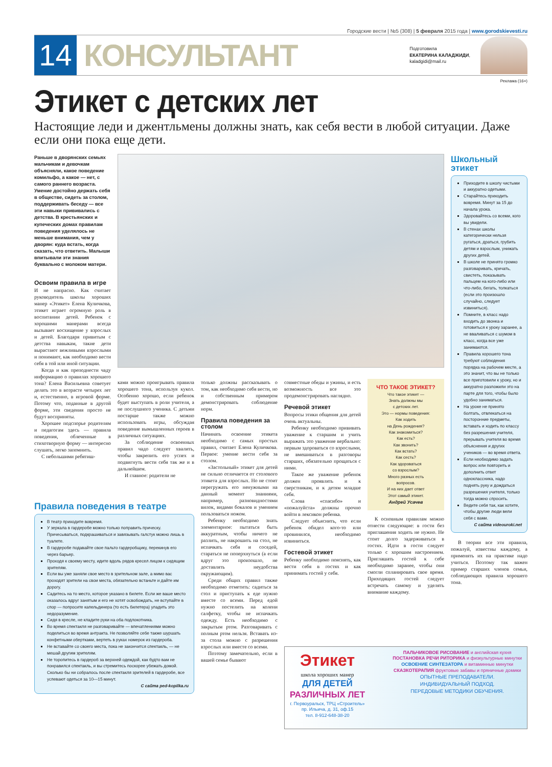Городские вести | №5 (308) | 5 февраля 2015 года | www.gorodskievesti.ru
14
КОНСУЛЬТАНТ
Подготовила
ЕКАТЕРИНА КАЛАДЖИДИ,
kaladgidi@mail.ru
Реклама (16+)
Этикет с детских лет
Настоящие леди и джентльмены должны знать, как себя вести в любой ситуации. Даже если они пока еще дети.
Раньше в дворянских семьях мальчикам и девочкам объясняли, какое поведение комильфо, а какое — нет, с самого раннего возраста. Умение достойно держать себя в обществе, сидеть за столом, поддерживать беседу — все эти навыки прививались с детства. В крестьянских и купеческих домах правилам поведения уделялось не меньше внимания, чем у дворян: куда встать, когда сказать, что ответить. Малыши впитывали эти знания буквально с молоком матери.
Освоим правила в игре
И не напрасно. Как считает руководитель школы хороших манер «Этикет» Елена Куличкова, этикет играет огромную роль в воспитании детей. Ребенок с хорошими манерами всегда вызывает восхищение у взрослых и детей. Благодаря привитым с детства навыкам, такие дети вырастают вежливыми взрослыми и понимают, как необходимо вести себя в той или иной ситуации.
Когда и как преподнести чаду информацию о правилах хорошего тона? Елена Васильевна советует делать это в возрасте четырех лет и, естественно, в игровой форме. Потому что, поданные в другой форме, эти сведения просто не будут восприняты.
Хорошее подспорье родителям и педагогам здесь — правила поведения, облеченные в стихотворную форму — интересно слушать, легко запомнить.
С небольшими ребятиш-
ками можно проигрывать правила хорошего тона, используя кукол. Особенно хорошо, если ребенок будет выступать в роли учителя, а не послушного ученика. С детьми постарше также можно использовать игры, обсуждая поведение вымышленных героев в различных ситуациях.
За соблюдение освоенных правил чадо следует хвалить, чтобы закрепить его успех и подвигнуть вести себя так же и в дальнейшем.
И главное: родители не
Правила поведения в театре
В театр приходите вовремя.
У зеркала в гардеробе можно только поправить прическу. Причесываться, подкрашиваться и завязывать галстук можно лишь в туалете.
В гардеробе подавайте свое пальто гардеробщику, перекинув его через барьер.
Проходя к своему месту, идите вдоль рядов кресел лицом к сидящим зрителям.
Если вы уже заняли свое место в зрительном зале, а мимо вас проходят зрители на свои места, обязательно встаньте и дайте им дорогу.
Садитесь на то место, которое указано в билете. Если же ваше место оказалось вдруг занятым и его не хотят освобождать, не вступайте в спор — попросите капельдинера (то есть билетера) уладить это недоразумение.
Сидя в кресле, не кладите руки на оба подлокотника.
Во время спектакля не разговаривайте — впечатлениями можно поделиться во время антракта. Не позволяйте себе также шуршать конфетными обертками, вертеть в руках номерок из гардероба.
Не вставайте со своего места, пока не закончится спектакль, — не мешай другим зрителям.
Не торопитесь в гардероб за верхней одеждой, как будто вам не понравился спектакль, и вы стремитесь поскорее убежать домой. Сколько бы ни собралось после спектакля зрителей в гардеробе, все успевают одеться за 10—15 минут.
С сайта ped-kopilka.ru
только должны рассказывать о том, как необходимо себя вести, но и собственным примером демонстрировать соблюдение норм.
Правила поведения за столом
Начинать освоение этикета необходимо с самых простых правил, считает Елена Куличкова. Первое: умение вести себя за столом.
«Застольный» этикет для детей не сильно отличается от столового этикета для взрослых. Но не стоит перегружать его ненужными на данный момент знаниями, например, разновидностями вилок, видами бокалов и умением пользоваться ножом.
Ребенку необходимо знать элементарное: пытаться быть аккуратным, чтобы ничего не разлить, не накрошить на стол, не испачкать себя и соседей, стараться не поперхнуться (а если вдруг это произошло, не доставлять неудобства окружающим).
Среди общих правил также необходимо отметить: садиться за стол и приступать к еде нужно вместе со всеми. Перед едой нужно постелить на колени салфетку, чтобы не испачкать одежду. Есть необходимо с закрытым ртом. Разговаривать с полным ртом нельзя. Вставать из-за стола можно с разрешения взрослых или вместе со всеми.
Поэтому замечательно, если в вашей семье бывают
совместные обеды и ужины, и есть возможность все это продемонстрировать наглядно.
Речевой этикет
Вопросы этики общения для детей очень актуальны.
Ребенку необходимо прививать уважение к старшим и учить выражать это уважение вербально: первым здороваться со взрослыми, не вмешиваться в разговоры старших, обязательно прощаться с ними.
Такое же уважение ребенок должен проявлять и к сверстникам, и к детям младше себя.
Слова «спасибо» и «пожалуйста» должны прочно войти в лексикон ребенка.
Следует объяснить, что если ребенок обидел кого-то или провинился, необходимо извиниться.
Гостевой этикет
Ребенку необходимо пояснять, как вести себя в гостях и как принимать гостей у себя.
ЧТО ТАКОЕ ЭТИКЕТ?
Что такое этикет —
Знать должны мы
с детских лет.
Это — нормы поведения:
Как ходить
на День рождения?
Как знакомиться?
Как есть?
Как звонить?
Как встать?
Как сесть?
Как здороваться
со взрослым?
Много разных есть
вопросов.
И на них дает ответ
Этот самый этикет.
Андрей Усачев
К основным правилам можно отнести следующие: в гости без приглашения ходить не нужно. Не стоит долго задерживаться в гостях. Идти в гости следует только с хорошим настроением. Приглашать гостей к себе необходимо заранее, чтобы они смогли спланировать свое время. Приходящих гостей следует встречать самому и уделять внимание каждому.
Школьный
этикет
Приходите в школу чистыми и аккуратно одетыми.
Старайтесь приходить вовремя. Минут за 15 до начала урока.
Здоровайтесь со всеми, кого вы увидели.
В стенах школы категорически нельзя ругаться, драться, грубить детям и взрослым, унижать других детей.
В школе не принято громко разговаривать, кричать, свистеть, показывать пальцем на кого-либо или что-либо, бегать, толкаться (если это произошло случайно, следует извиниться).
Помните, в класс надо входить до звонка и готовиться к уроку заранее, а не вваливаться с шумом в класс, когда все уже занимаются.
Правила хорошего тона требуют соблюдения порядка на рабочем месте, а это значит, что вы не только все приготовили к уроку, но и аккуратно разложили это на парте для того, чтобы было удобно заниматься.
На уроке не принято болтать, отвлекаться на посторонние предметы, вставать и ходить по классу без разрешения учителя, прерывать учителя во время объяснения и других учеников — во время ответа.
Если необходимо задать вопрос или повторить и дополнить ответ одноклассника, надо поднять руку и дождаться разрешения учителя, только тогда можно спросить.
Ведите себя так, как хотите, чтобы другие люди вели себя с вами.
С сайта videouroki.net
В теории все эти правила, пожалуй, известны каждому, а применять их на практике надо учиться. Поэтому так важен пример старших членов семьи, соблюдающих правила хорошего тона.
Этикет
школа хороших манер
ДЛЯ ДЕТЕЙ
РАЗЛИЧНЫХ ЛЕТ
г. Первоуральск, ТРЦ «Строитель»
пр. Ильича, д. 31, оф.15
тел. 8-912-648-38-20
ПАЛЬЧИКОВОЕ РИСОВАНИЕ и английская кухня
ПОСТАНОВКА РЕЧИ РИТОРИКА и физкультурные минутки
ОСВОЕНИЕ СИНТЕЗАТОРА и витаминные минутки
СКАЗКОТЕРАПИЯ фруктовые забавы и пряничные домики
ОПЫТНЫЕ ПРЕПОДАВАТЕЛИ.
ИНДИВИДУАЛЬНЫЙ ПОДХОД.
ПЕРЕДОВЫЕ МЕТОДИКИ ОБУЧЕНИЯ.